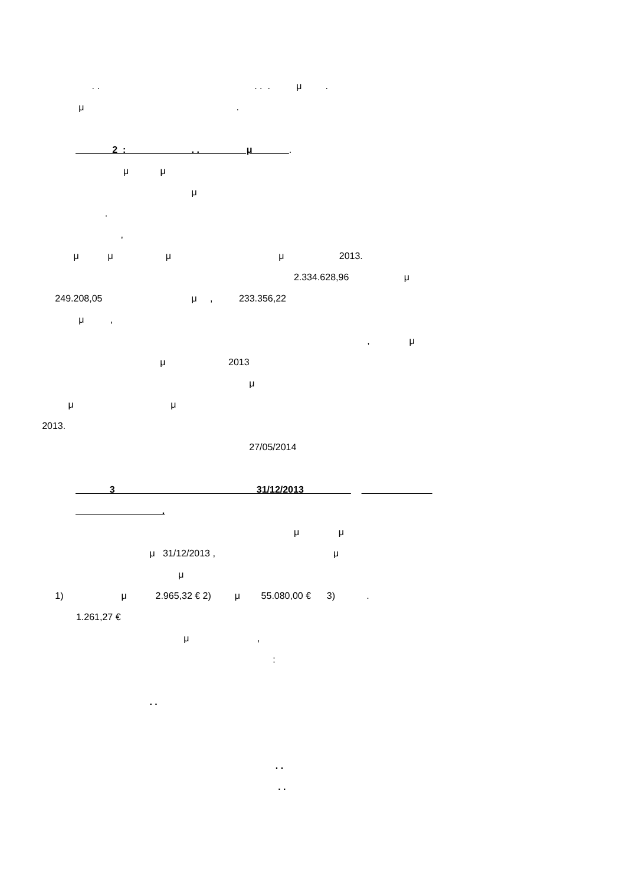. . . . . μ .
μ .
2 : . . μ .
μ μ
μ
.
,
μ μ μ μ 2013.
2.334.628,96 μ
249.208,05 μ , 233.356,22
μ ,
, μ
μ 2013
μ
μ μ
2013.
27/05/2014
3 31/12/2013
.
μ μ
μ 31/12/2013 , μ
μ
1) μ 2.965,32 € 2) μ 55.080,00 € 3) .
1.261,27 €
μ ,
:
. .
. .
. .